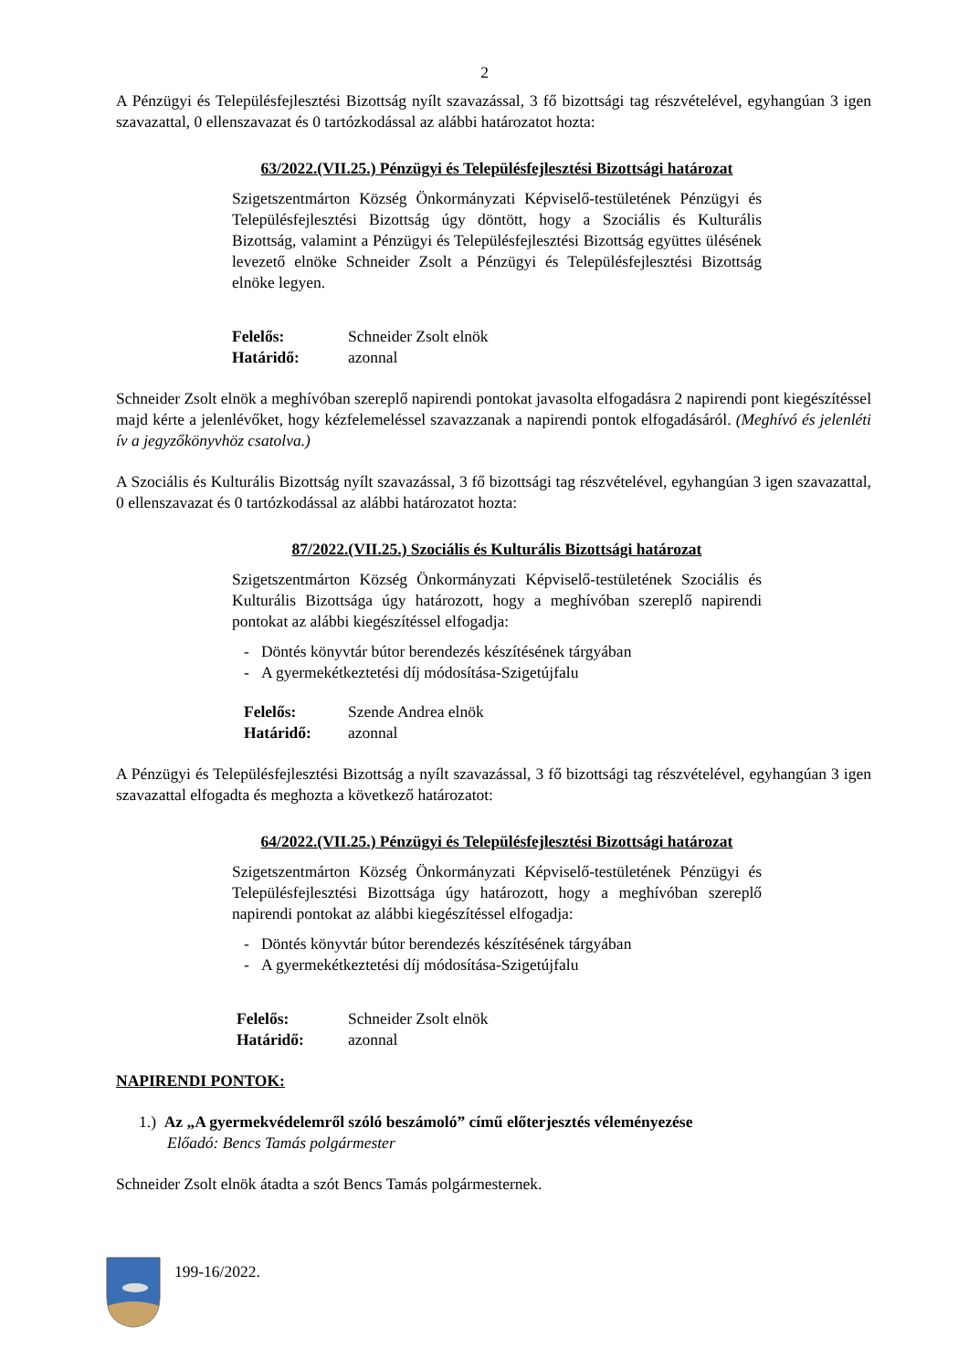2
A Pénzügyi és Településfejlesztési Bizottság nyílt szavazással, 3 fő bizottsági tag részvételével, egyhangúan 3 igen szavazattal, 0 ellenszavazat és 0 tartózkodással az alábbi határozatot hozta:
63/2022.(VII.25.) Pénzügyi és Településfejlesztési Bizottsági határozat
Szigetszentmárton Község Önkormányzati Képviselő-testületének Pénzügyi és Településfejlesztési Bizottság úgy döntött, hogy a Szociális és Kulturális Bizottság, valamint a Pénzügyi és Településfejlesztési Bizottság együttes ülésének levezető elnöke Schneider Zsolt a Pénzügyi és Településfejlesztési Bizottság elnöke legyen.
Felelős: Schneider Zsolt elnök Határidő: azonnal
Schneider Zsolt elnök a meghívóban szereplő napirendi pontokat javasolta elfogadásra 2 napirendi pont kiegészítéssel majd kérte a jelenlévőket, hogy kézfelemeléssel szavazzanak a napirendi pontok elfogadásáról. (Meghívó és jelenléti ív a jegyzőkönyvhöz csatolva.)
A Szociális és Kulturális Bizottság nyílt szavazással, 3 fő bizottsági tag részvételével, egyhangúan 3 igen szavazattal, 0 ellenszavazat és 0 tartózkodással az alábbi határozatot hozta:
87/2022.(VII.25.) Szociális és Kulturális Bizottsági határozat
Szigetszentmárton Község Önkormányzati Képviselő-testületének Szociális és Kulturális Bizottsága úgy határozott, hogy a meghívóban szereplő napirendi pontokat az alábbi kiegészítéssel elfogadja:
- Döntés könyvtár bútor berendezés készítésének tárgyában
- A gyermekétkeztetési díj módosítása-Szigetújfalu
Felelős: Szende Andrea elnök Határidő: azonnal
A Pénzügyi és Településfejlesztési Bizottság a nyílt szavazással, 3 fő bizottsági tag részvételével, egyhangúan 3 igen szavazattal elfogadta és meghozta a következő határozatot:
64/2022.(VII.25.) Pénzügyi és Településfejlesztési Bizottsági határozat
Szigetszentmárton Község Önkormányzati Képviselő-testületének Pénzügyi és Településfejlesztési Bizottsága úgy határozott, hogy a meghívóban szereplő napirendi pontokat az alábbi kiegészítéssel elfogadja:
- Döntés könyvtár bútor berendezés készítésének tárgyában
- A gyermekétkeztetési díj módosítása-Szigetújfalu
Felelős: Schneider Zsolt elnök Határidő: azonnal
NAPIRENDI PONTOK:
1.) Az „A gyermekvédelemről szóló beszámoló” című előterjesztés véleményezése
Előadó: Bencs Tamás polgármester
Schneider Zsolt elnök átadta a szót Bencs Tamás polgármesternek.
199-16/2022.